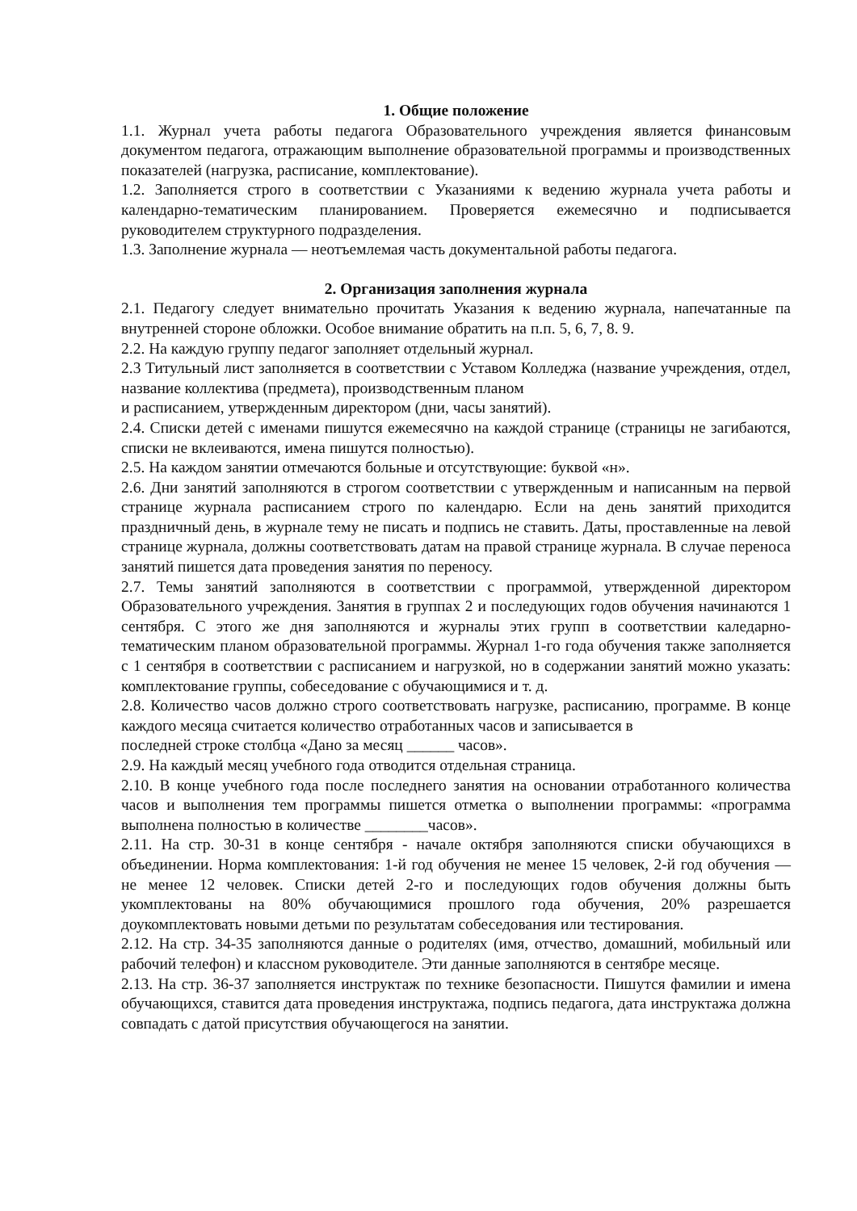1. Общие положение
1.1. Журнал учета работы педагога Образовательного учреждения является финансовым документом педагога, отражающим выполнение образовательной программы и производственных показателей (нагрузка, расписание, комплектование).
1.2. Заполняется строго в соответствии с Указаниями к ведению журнала учета работы и календарно-тематическим планированием. Проверяется ежемесячно и подписывается руководителем структурного подразделения.
1.3. Заполнение журнала — неотъемлемая часть документальной работы педагога.
2. Организация заполнения журнала
2.1. Педагогу следует внимательно прочитать Указания к ведению журнала, напечатанные па внутренней стороне обложки. Особое внимание обратить на п.п. 5, 6, 7, 8. 9.
2.2. На каждую группу педагог заполняет отдельный журнал.
2.3 Титульный лист заполняется в соответствии с Уставом Колледжа (название учреждения, отдел, название коллектива (предмета), производственным планом
и расписанием, утвержденным директором (дни, часы занятий).
2.4. Списки детей с именами пишутся ежемесячно на каждой странице (страницы не загибаются, списки не вклеиваются, имена пишутся полностью).
2.5. На каждом занятии отмечаются больные и отсутствующие: буквой «н».
2.6. Дни занятий заполняются в строгом соответствии с утвержденным и написанным на первой странице журнала расписанием строго по календарю. Если на день занятий приходится праздничный день, в журнале тему не писать и подпись не ставить. Даты, проставленные на левой странице журнала, должны соответствовать датам на правой странице журнала. В случае переноса занятий пишется дата проведения занятия по переносу.
2.7. Темы занятий заполняются в соответствии с программой, утвержденной директором Образовательного учреждения. Занятия в группах 2 и последующих годов обучения начинаются 1 сентября. С этого же дня заполняются и журналы этих групп в соответствии каледарно-тематическим планом образовательной программы. Журнал 1-го года обучения также заполняется с 1 сентября в соответствии с расписанием и нагрузкой, но в содержании занятий можно указать: комплектование группы, собеседование с обучающимися и т. д.
2.8. Количество часов должно строго соответствовать нагрузке, расписанию, программе. В конце каждого месяца считается количество отработанных часов и записывается в
последней строке столбца «Дано за месяц ______ часов».
2.9. На каждый месяц учебного года отводится отдельная страница.
2.10. В конце учебного года после последнего занятия на основании отработанного количества часов и выполнения тем программы пишется отметка о выполнении программы: «программа выполнена полностью в количестве ________часов».
2.11. На стр. 30-31 в конце сентября - начале октября заполняются списки обучающихся в объединении. Норма комплектования: 1-й год обучения не менее 15 человек, 2-й год обучения — не менее 12 человек. Списки детей 2-го и последующих годов обучения должны быть укомплектованы на 80% обучающимися прошлого года обучения, 20% разрешается доукомплектовать новыми детьми по результатам собеседования или тестирования.
2.12. На стр. 34-35 заполняются данные о родителях (имя, отчество, домашний, мобильный или рабочий телефон) и классном руководителе. Эти данные заполняются в сентябре месяце.
2.13. На стр. 36-37 заполняется инструктаж по технике безопасности. Пишутся фамилии и имена обучающихся, ставится дата проведения инструктажа, подпись педагога, дата инструктажа должна совпадать с датой присутствия обучающегося на занятии.